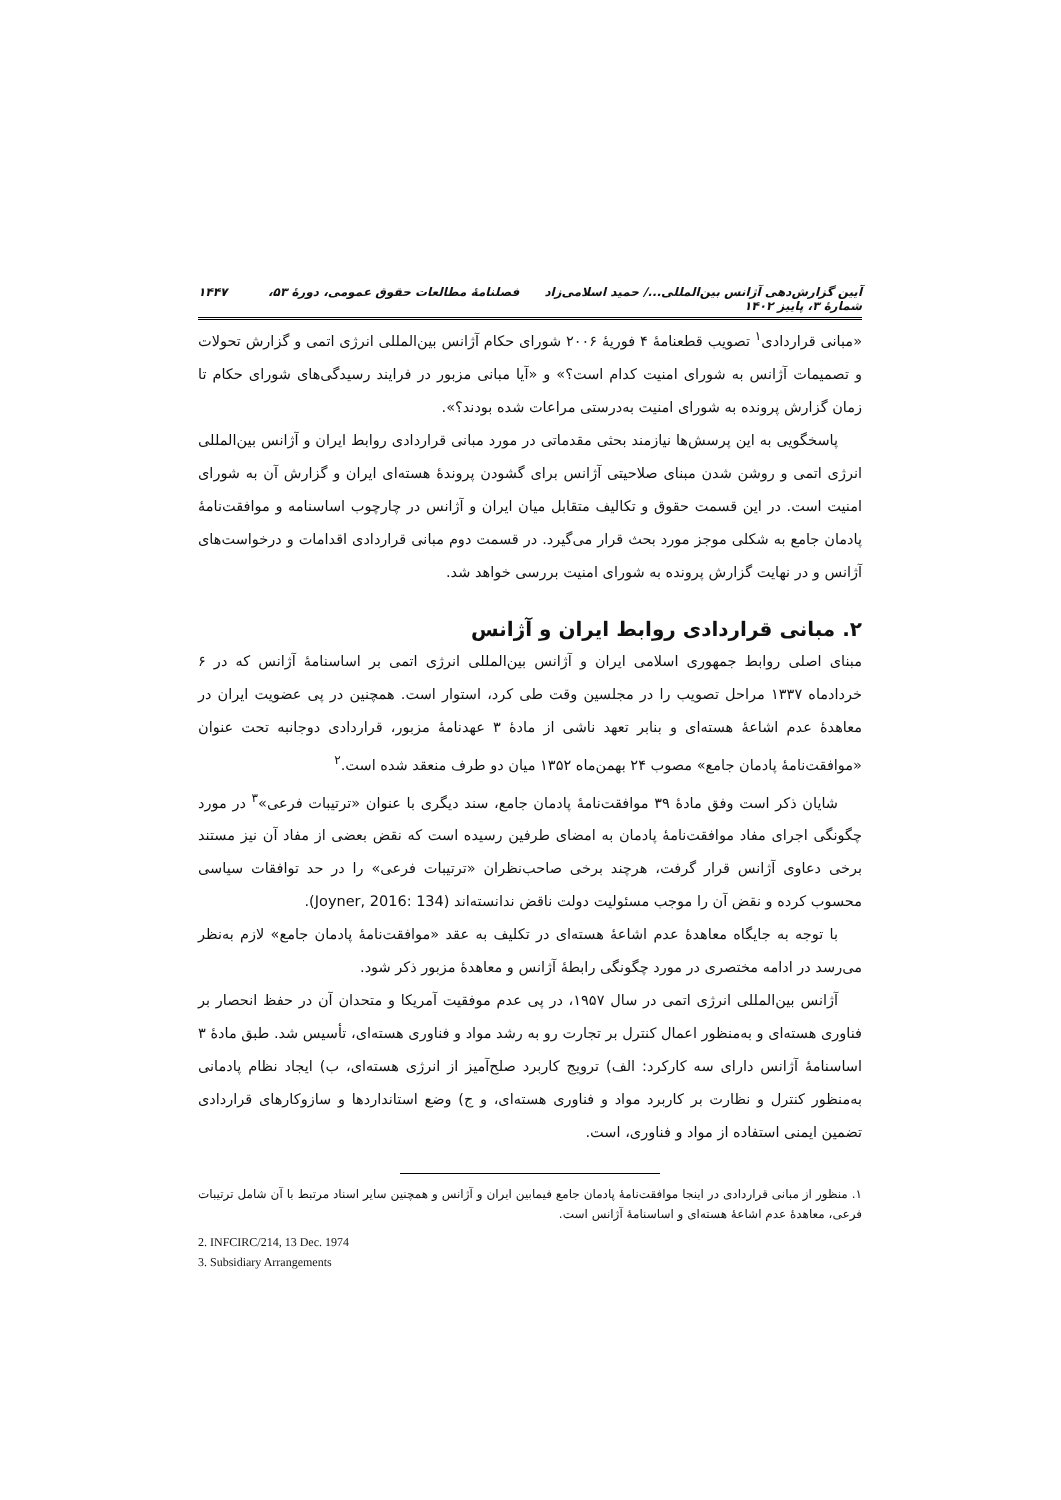آیین گزارش‌دهی آژانس بین‌المللی.../ حمید اسلامی‌زاد فصلنامهٔ مطالعات حقوق عمومی، دورهٔ ۵۳، شمارهٔ ۳، پاییز ۱۴۰۲ ۱۴۴۷
«مبانی قراردادی<sup>۱</sup> تصویب قطعنامهٔ ۴ فوریهٔ ۲۰۰۶ شورای حکام آژانس بین‌المللی انرژی اتمی و گزارش تحولات و تصمیمات آژانس به شورای امنیت کدام است؟» و «آیا مبانی مزبور در فرایند رسیدگی‌های شورای حکام تا زمان گزارش پرونده به شورای امنیت به‌درستی مراعات شده بودند؟».
پاسخگویی به این پرسش‌ها نیازمند بحثی مقدماتی در مورد مبانی قراردادی روابط ایران و آژانس بین‌المللی انرژی اتمی و روشن شدن مبنای صلاحیتی آژانس برای گشودن پروندهٔ هسته‌ای ایران و گزارش آن به شورای امنیت است. در این قسمت حقوق و تکالیف متقابل میان ایران و آژانس در چارچوب اساسنامه و موافقت‌نامهٔ پادمان جامع به شکلی موجز مورد بحث قرار می‌گیرد. در قسمت دوم مبانی قراردادی اقدامات و درخواست‌های آژانس و در نهایت گزارش پرونده به شورای امنیت بررسی خواهد شد.
۲. مبانی قراردادی روابط ایران و آژانس
مبنای اصلی روابط جمهوری اسلامی ایران و آژانس بین‌المللی انرژی اتمی بر اساسنامهٔ آژانس که در ۶ خردادماه ۱۳۳۷ مراحل تصویب را در مجلسین وقت طی کرد، استوار است. همچنین در پی عضویت ایران در معاهدهٔ عدم اشاعهٔ هسته‌ای و بنابر تعهد ناشی از مادهٔ ۳ عهدنامهٔ مزبور، قراردادی دوجانبه تحت عنوان «موافقت‌نامهٔ پادمان جامع» مصوب ۲۴ بهمن‌ماه ۱۳۵۲ میان دو طرف منعقد شده است.<sup>۲</sup>
شایان ذکر است وفق مادهٔ ۳۹ موافقت‌نامهٔ پادمان جامع، سند دیگری با عنوان «ترتیبات فرعی»<sup>۳</sup> در مورد چگونگی اجرای مفاد موافقت‌نامهٔ پادمان به امضای طرفین رسیده است که نقض بعضی از مفاد آن نیز مستند برخی دعاوی آژانس قرار گرفت، هرچند برخی صاحب‌نظران «ترتیبات فرعی» را در حد توافقات سیاسی محسوب کرده و نقض آن را موجب مسئولیت دولت ناقض ندانسته‌اند (Joyner, 2016: 134).
با توجه به جایگاه معاهدهٔ عدم اشاعهٔ هسته‌ای در تکلیف به عقد «موافقت‌نامهٔ پادمان جامع» لازم به‌نظر می‌رسد در ادامه مختصری در مورد چگونگی رابطهٔ آژانس و معاهدهٔ مزبور ذکر شود.
آژانس بین‌المللی انرژی اتمی در سال ۱۹۵۷، در پی عدم موفقیت آمریکا و متحدان آن در حفظ انحصار بر فناوری هسته‌ای و به‌منظور اعمال کنترل بر تجارت رو به رشد مواد و فناوری هسته‌ای، تأسیس شد. طبق مادهٔ ۳ اساسنامهٔ آژانس دارای سه کارکرد: الف) ترویج کاربرد صلح‌آمیز از انرژی هسته‌ای، ب) ایجاد نظام پادمانی به‌منظور کنترل و نظارت بر کاربرد مواد و فناوری هسته‌ای، و ج) وضع استانداردها و سازوکارهای قراردادی تضمین ایمنی استفاده از مواد و فناوری، است.
۱. منظور از مبانی قراردادی در اینجا موافقت‌نامهٔ پادمان جامع فیمابین ایران و آژانس و همچنین سایر اسناد مرتبط با آن شامل ترتیبات فرعی، معاهدهٔ عدم اشاعهٔ هسته‌ای و اساسنامهٔ آژانس است.
2. INFCIRC/214, 13 Dec. 1974
3. Subsidiary Arrangements